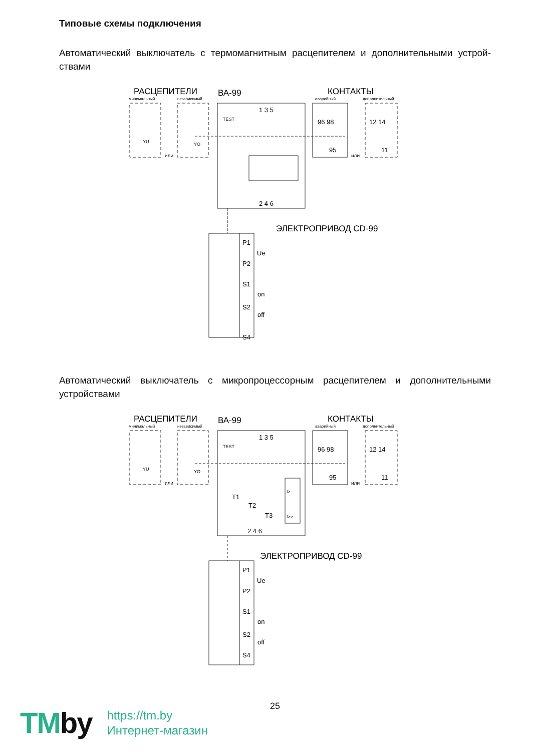Типовые схемы подключения
Автоматический выключатель с термомагнитным расцепителем и дополнительными устрой-ствами
РАСЦЕПИТЕЛИ
ВА-99
КОНТАКТЫ
минимальный
независимый
аварийный
дополнительный
YU
YO
TEST
или
или
96 98
95
12 14
11
1 3 5
2 4 6
ЭЛЕКТРОПРИВОД CD-99
P1
Ue
P2
S1
on
S2
off
S4
Автоматический выключатель с микропроцессорным расцепителем и дополнительными устройствами
РАСЦЕПИТЕЛИ
ВА-99
КОНТАКТЫ
минимальный
независимый
аварийный
дополнительный
YU
YO
TEST
или
или
96 98
95
12 14
11
1 3 5
T1
T2
T3
I>
I>>
2 4 6
ЭЛЕКТРОПРИВОД CD-99
P1
Ue
P2
S1
on
S2
off
S4
25
TMby
https://tm.by
Интернет-магазин